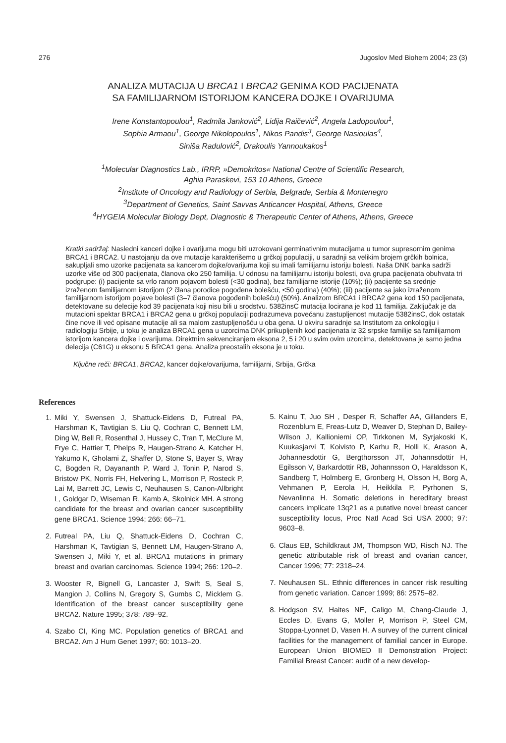276 Jugoslov Med Biohem 2004; 23 (3)
ANALIZA MUTACIJA U BRCA1 I BRCA2 GENIMA KOD PACIJENATA
SA FAMILIJARNOM ISTORIJOM KANCERA DOJKE I OVARIJUMA
Irene Konstantopoulou<sup>1</sup>, Radmila Janković<sup>2</sup>, Lidija Raičević<sup>2</sup>, Angela Ladopoulou<sup>1</sup>,
Sophia Armaou<sup>1</sup>, George Nikolopoulos<sup>1</sup>, Nikos Pandis<sup>3</sup>, George Nasioulas<sup>4</sup>,
Siniša Radulović<sup>2</sup>, Drakoulis Yannoukakos<sup>1</sup>
<sup>1</sup> Molecular Diagnostics Lab., IRRP, »Demokritos« National Centre of Scientific Research,
Aghia Paraskevi, 153 10 Athens, Greece
<sup>2</sup> Institute of Oncology and Radiology of Serbia, Belgrade, Serbia & Montenegro
<sup>3</sup> Department of Genetics, Saint Savvas Anticancer Hospital, Athens, Greece
<sup>4</sup>HYGEIA Molecular Biology Dept, Diagnostic & Therapeutic Center of Athens, Athens, Greece
Kratki sadržaj: Nasledni kanceri dojke i ovarijuma mogu biti uzrokovani germinativnim mutacijama u tumor supresornim genima BRCA1 i BRCA2. U nastojanju da ove mutacije karakterišemo u grčkoj populaciji, u saradnji sa velikim brojem grčkih bolnica, sakupljali smo uzorke pacijenata sa kancerom dojke/ovarijuma koji su imali familijarnu istoriju bolesti. Naša DNK banka sadrži uzorke više od 300 pacijenata, članova oko 250 familija. U odnosu na familijarnu istoriju bolesti, ova grupa pacijenata obuhvata tri podgrupe: (i) pacijente sa vrlo ranom pojavom bolesti (<30 godina), bez familijarne istorije (10%); (ii) pacijente sa srednje izraženom familijarnom istorijom (2 člana porodice pogođena bolešću, <50 godina) (40%); (iii) pacijente sa jako izraženom familijarnom istorijom pojave bolesti (3–7 članova pogođenih bolešću) (50%). Analizom BRCA1 i BRCA2 gena kod 150 pacijenata, detektovane su delecije kod 39 pacijenata koji nisu bili u srodstvu. 5382insC mutacija locirana je kod 11 familija. Zaključak je da mutacioni spektar BRCA1 i BRCA2 gena u grčkoj populaciji podrazumeva povećanu zastupljenost mutacije 5382insC, dok ostatak čine nove ili već opisane mutacije ali sa malom zastupljenošću u oba gena. U okviru saradnje sa Institutom za onkologiju i radiologiju Srbije, u toku je analiza BRCA1 gena u uzorcima DNK prikupljenih kod pacijenata iz 32 srpske familije sa familijarnom istorijom kancera dojke i ovarijuma. Direktnim sekvenciranjem eksona 2, 5 i 20 u svim ovim uzorcima, detektovana je samo jedna delecija (C61G) u eksonu 5 BRCA1 gena. Analiza preostalih eksona je u toku.
Ključne reči: BRCA1, BRCA2, kancer dojke/ovarijuma, familijarni, Srbija, Grčka
References
1. Miki Y, Swensen J, Shattuck-Eidens D, Futreal PA, Harshman K, Tavtigian S, Liu Q, Cochran C, Bennett LM, Ding W, Bell R, Rosenthal J, Hussey C, Tran T, McClure M, Frye C, Hattier T, Phelps R, Haugen-Strano A, Katcher H, Yakumo K, Gholami Z, Shaffer D, Stone S, Bayer S, Wray C, Bogden R, Dayananth P, Ward J, Tonin P, Narod S, Bristow PK, Norris FH, Helvering L, Morrison P, Rosteck P, Lai M, Barrett JC, Lewis C, Neuhausen S, Canon-Allbright L, Goldgar D, Wiseman R, Kamb A, Skolnick MH. A strong candidate for the breast and ovarian cancer susceptibility gene BRCA1. Science 1994; 266: 66–71.
2. Futreal PA, Liu Q, Shattuck-Eidens D, Cochran C, Harshman K, Tavtigian S, Bennett LM, Haugen-Strano A, Swensen J, Miki Y, et al. BRCA1 mutations in primary breast and ovarian carcinomas. Science 1994; 266: 120–2.
3. Wooster R, Bignell G, Lancaster J, Swift S, Seal S, Mangion J, Collins N, Gregory S, Gumbs C, Micklem G. Identification of the breast cancer susceptibility gene BRCA2. Nature 1995; 378: 789–92.
4. Szabo CI, King MC. Population genetics of BRCA1 and BRCA2. Am J Hum Genet 1997; 60: 1013–20.
5. Kainu T, Juo SH , Desper R, Schaffer AA, Gillanders E, Rozenblum E, Freas-Lutz D, Weaver D, Stephan D, Bailey-Wilson J, Kallioniemi OP, Tirkkonen M, Syrjakoski K, Kuukasjarvi T, Koivisto P, Karhu R, Holli K, Arason A, Johannesdottir G, Bergthorsson JT, Johannsdottir H, Egilsson V, Barkardottir RB, Johannsson O, Haraldsson K, Sandberg T, Holmberg E, Gronberg H, Olsson H, Borg A, Vehmanen P, Eerola H, Heikkila P, Pyrhonen S, Nevanlinna H. Somatic deletions in hereditary breast cancers implicate 13q21 as a putative novel breast cancer susceptibility locus, Proc Natl Acad Sci USA 2000; 97: 9603–8.
6. Claus EB, Schildkraut JM, Thompson WD, Risch NJ. The genetic attributable risk of breast and ovarian cancer, Cancer 1996; 77: 2318–24.
7. Neuhausen SL. Ethnic differences in cancer risk resulting from genetic variation. Cancer 1999; 86: 2575–82.
8. Hodgson SV, Haites NE, Caligo M, Chang-Claude J, Eccles D, Evans G, Moller P, Morrison P, Steel CM, Stoppa-Lyonnet D, Vasen H. A survey of the current clinical facilities for the management of familial cancer in Europe. European Union BIOMED II Demonstration Project: Familial Breast Cancer: audit of a new develop-